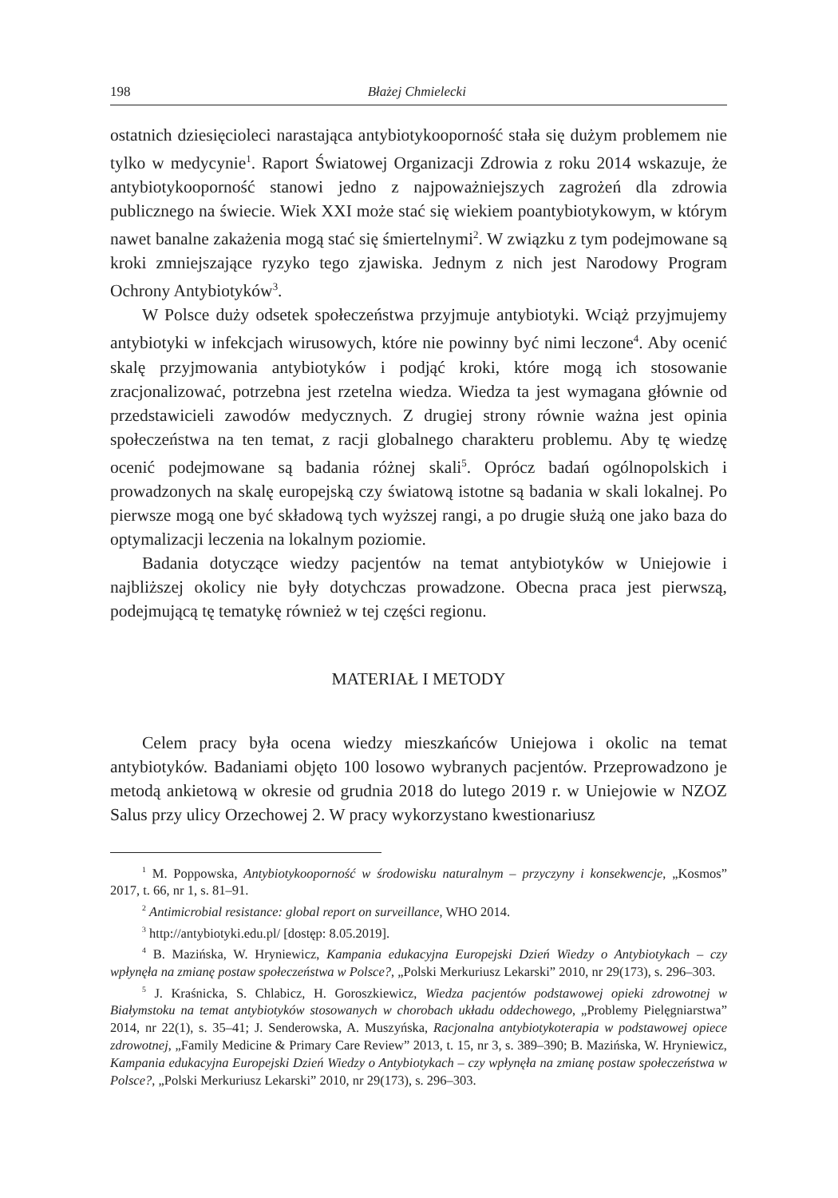198 Błażej Chmielecki
ostatnich dziesięcioleci narastająca antybiotykooporność stała się dużym problemem nie tylko w medycynie<sup>1</sup>. Raport Światowej Organizacji Zdrowia z roku 2014 wskazuje, że antybiotykooporność stanowi jedno z najpoważniejszych zagrożeń dla zdrowia publicznego na świecie. Wiek XXI może stać się wiekiem poantybiotykowym, w którym nawet banalne zakażenia mogą stać się śmiertelnymi<sup>2</sup>. W związku z tym podejmowane są kroki zmniejszające ryzyko tego zjawiska. Jednym z nich jest Narodowy Program Ochrony Antybiotyków<sup>3</sup>.
W Polsce duży odsetek społeczeństwa przyjmuje antybiotyki. Wciąż przyjmujemy antybiotyki w infekcjach wirusowych, które nie powinny być nimi leczone<sup>4</sup>. Aby ocenić skalę przyjmowania antybiotyków i podjąć kroki, które mogą ich stosowanie zracjonalizować, potrzebna jest rzetelna wiedza. Wiedza ta jest wymagana głównie od przedstawicieli zawodów medycznych. Z drugiej strony równie ważna jest opinia społeczeństwa na ten temat, z racji globalnego charakteru problemu. Aby tę wiedzę ocenić podejmowane są badania różnej skali<sup>5</sup>. Oprócz badań ogólnopolskich i prowadzonych na skalę europejską czy światową istotne są badania w skali lokalnej. Po pierwsze mogą one być składową tych wyższej rangi, a po drugie służą one jako baza do optymalizacji leczenia na lokalnym poziomie.
Badania dotyczące wiedzy pacjentów na temat antybiotyków w Uniejowie i najbliższej okolicy nie były dotychczas prowadzone. Obecna praca jest pierwszą, podejmującą tę tematykę również w tej części regionu.
MATERIAŁ I METODY
Celem pracy była ocena wiedzy mieszkańców Uniejowa i okolic na temat antybiotyków. Badaniami objęto 100 losowo wybranych pacjentów. Przeprowadzono je metodą ankietową w okresie od grudnia 2018 do lutego 2019 r. w Uniejowie w NZOZ Salus przy ulicy Orzechowej 2. W pracy wykorzystano kwestionariusz
<sup>1</sup> M. Poppowska, Antybiotykooporność w środowisku naturalnym – przyczyny i konsekwencje, „Kosmos” 2017, t. 66, nr 1, s. 81–91.
<sup>2</sup> Antimicrobial resistance: global report on surveillance, WHO 2014.
<sup>3</sup> http://antybiotyki.edu.pl/ [dostęp: 8.05.2019].
<sup>4</sup> B. Mazińska, W. Hryniewicz, Kampania edukacyjna Europejski Dzień Wiedzy o Antybiotykach – czy wpłynęła na zmianę postaw społeczeństwa w Polsce?, „Polski Merkuriusz Lekarski” 2010, nr 29(173), s. 296–303.
<sup>5</sup> J. Kraśnicka, S. Chlabicz, H. Goroszkiewicz, Wiedza pacjentów podstawowej opieki zdrowotnej w Białymstoku na temat antybiotyków stosowanych w chorobach układu oddechowego, „Problemy Pielęgniarstwa” 2014, nr 22(1), s. 35–41; J. Senderowska, A. Muszyńska, Racjonalna antybiotykoterapia w podstawowej opiece zdrowotnej, „Family Medicine & Primary Care Review” 2013, t. 15, nr 3, s. 389–390; B. Mazińska, W. Hryniewicz, Kampania edukacyjna Europejski Dzień Wiedzy o Antybiotykach – czy wpłynęła na zmianę postaw społeczeństwa w Polsce?, „Polski Merkuriusz Lekarski” 2010, nr 29(173), s. 296–303.